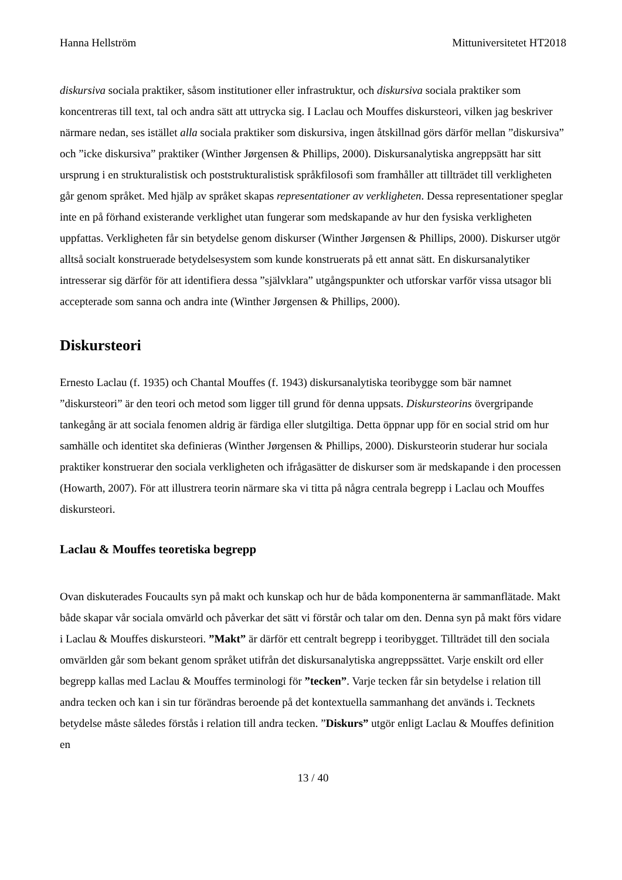Hanna Hellström Mittuniversitetet HT2018
diskursiva sociala praktiker, såsom institutioner eller infrastruktur, och diskursiva sociala praktiker som koncentreras till text, tal och andra sätt att uttrycka sig. I Laclau och Mouffes diskursteori, vilken jag beskriver närmare nedan, ses istället alla sociala praktiker som diskursiva, ingen åtskillnad görs därför mellan ”diskursiva” och ”icke diskursiva” praktiker (Winther Jørgensen & Phillips, 2000). Diskursanalytiska angreppsätt har sitt ursprung i en strukturalistisk och poststrukturalistisk språkfilosofi som framhåller att tillträdet till verkligheten går genom språket. Med hjälp av språket skapas representationer av verkligheten. Dessa representationer speglar inte en på förhand existerande verklighet utan fungerar som medskapande av hur den fysiska verkligheten uppfattas. Verkligheten får sin betydelse genom diskurser (Winther Jørgensen & Phillips, 2000). Diskurser utgör alltså socialt konstruerade betydelsesystem som kunde konstruerats på ett annat sätt. En diskursanalytiker intresserar sig därför för att identifiera dessa ”självklara” utgångspunkter och utforskar varför vissa utsagor bli accepterade som sanna och andra inte (Winther Jørgensen & Phillips, 2000).
Diskursteori
Ernesto Laclau (f. 1935) och Chantal Mouffes (f. 1943) diskursanalytiska teoribygge som bär namnet ”diskursteori” är den teori och metod som ligger till grund för denna uppsats. Diskursteorins övergripande tankegång är att sociala fenomen aldrig är färdiga eller slutgiltiga. Detta öppnar upp för en social strid om hur samhälle och identitet ska definieras (Winther Jørgensen & Phillips, 2000). Diskursteorin studerar hur sociala praktiker konstruerar den sociala verkligheten och ifrågasätter de diskurser som är medskapande i den processen (Howarth, 2007). För att illustrera teorin närmare ska vi titta på några centrala begrepp i Laclau och Mouffes diskursteori.
Laclau & Mouffes teoretiska begrepp
Ovan diskuterades Foucaults syn på makt och kunskap och hur de båda komponenterna är sammanflätade. Makt både skapar vår sociala omvärld och påverkar det sätt vi förstår och talar om den. Denna syn på makt förs vidare i Laclau & Mouffes diskursteori. ”Makt” är därför ett centralt begrepp i teoribygget. Tillträdet till den sociala omvärlden går som bekant genom språket utifrån det diskursanalytiska angreppssättet. Varje enskilt ord eller begrepp kallas med Laclau & Mouffes terminologi för ”tecken”. Varje tecken får sin betydelse i relation till andra tecken och kan i sin tur förändras beroende på det kontextuella sammanhang det används i. Tecknets betydelse måste således förstås i relation till andra tecken. ”Diskurs” utgör enligt Laclau & Mouffes definition en
13 / 40